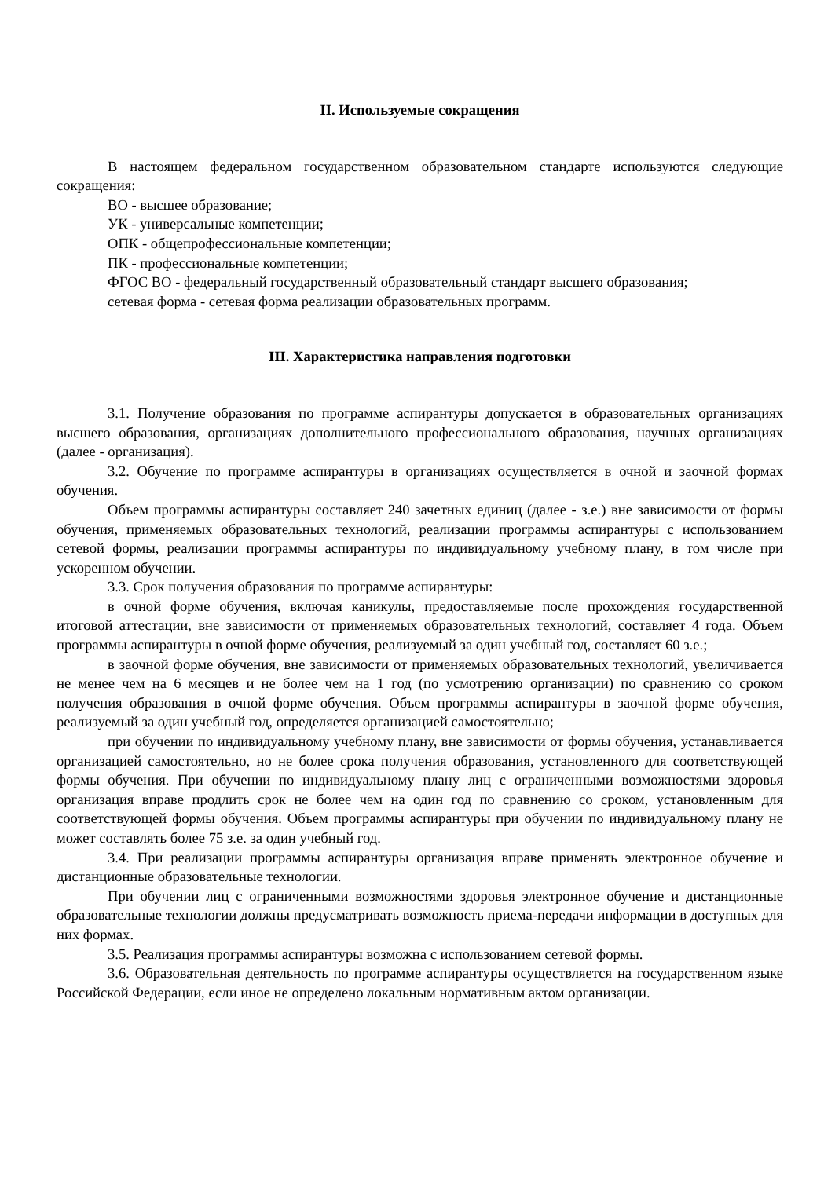II. Используемые сокращения
В настоящем федеральном государственном образовательном стандарте используются следующие сокращения:
ВО - высшее образование;
УК - универсальные компетенции;
ОПК - общепрофессиональные компетенции;
ПК - профессиональные компетенции;
ФГОС ВО - федеральный государственный образовательный стандарт высшего образования;
сетевая форма - сетевая форма реализации образовательных программ.
III. Характеристика направления подготовки
3.1. Получение образования по программе аспирантуры допускается в образовательных организациях высшего образования, организациях дополнительного профессионального образования, научных организациях (далее - организация).
3.2. Обучение по программе аспирантуры в организациях осуществляется в очной и заочной формах обучения.
Объем программы аспирантуры составляет 240 зачетных единиц (далее - з.е.) вне зависимости от формы обучения, применяемых образовательных технологий, реализации программы аспирантуры с использованием сетевой формы, реализации программы аспирантуры по индивидуальному учебному плану, в том числе при ускоренном обучении.
3.3. Срок получения образования по программе аспирантуры:
в очной форме обучения, включая каникулы, предоставляемые после прохождения государственной итоговой аттестации, вне зависимости от применяемых образовательных технологий, составляет 4 года. Объем программы аспирантуры в очной форме обучения, реализуемый за один учебный год, составляет 60 з.е.;
в заочной форме обучения, вне зависимости от применяемых образовательных технологий, увеличивается не менее чем на 6 месяцев и не более чем на 1 год (по усмотрению организации) по сравнению со сроком получения образования в очной форме обучения. Объем программы аспирантуры в заочной форме обучения, реализуемый за один учебный год, определяется организацией самостоятельно;
при обучении по индивидуальному учебному плану, вне зависимости от формы обучения, устанавливается организацией самостоятельно, но не более срока получения образования, установленного для соответствующей формы обучения. При обучении по индивидуальному плану лиц с ограниченными возможностями здоровья организация вправе продлить срок не более чем на один год по сравнению со сроком, установленным для соответствующей формы обучения. Объем программы аспирантуры при обучении по индивидуальному плану не может составлять более 75 з.е. за один учебный год.
3.4. При реализации программы аспирантуры организация вправе применять электронное обучение и дистанционные образовательные технологии.
При обучении лиц с ограниченными возможностями здоровья электронное обучение и дистанционные образовательные технологии должны предусматривать возможность приема-передачи информации в доступных для них формах.
3.5. Реализация программы аспирантуры возможна с использованием сетевой формы.
3.6. Образовательная деятельность по программе аспирантуры осуществляется на государственном языке Российской Федерации, если иное не определено локальным нормативным актом организации.